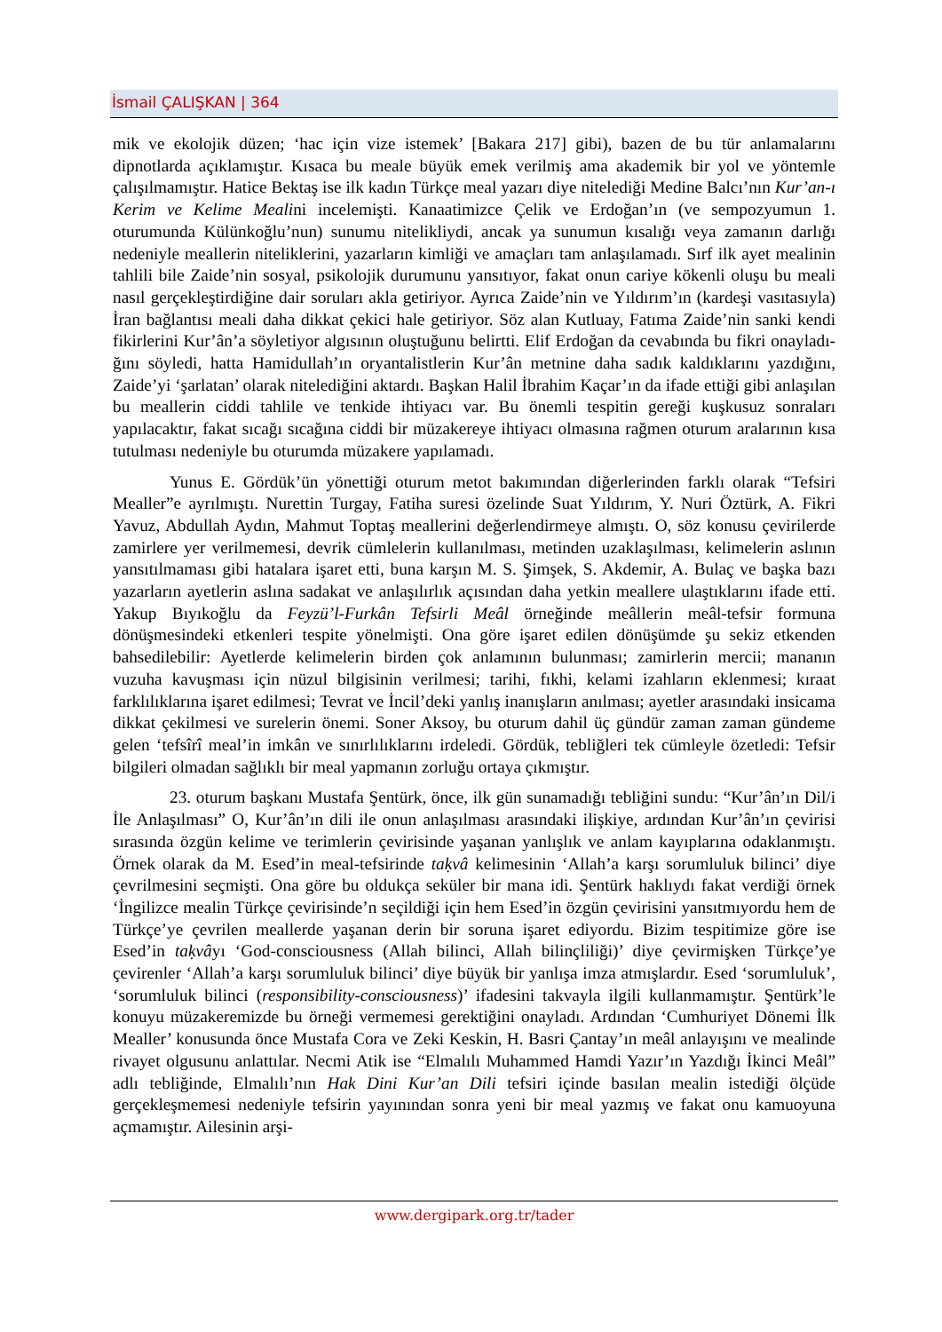İsmail ÇALIŞKAN | 364
mik ve ekolojik düzen; ‘hac için vize istemek’ [Bakara 217] gibi), bazen de bu tür anlamaları­nı dipnotlarda açıklamıştır. Kısaca bu meale büyük emek verilmiş ama akademik bir yol ve yöntemle çalışılmamıştır. Hatice Bektaş ise ilk kadın Türkçe meal yazarı diye nitelediği Me­dine Balcı’nın Kur’an-ı Kerim ve Kelime Mealini incelemişti. Kanaatimizce Çelik ve Erdo­ğan’ın (ve sempozyumun 1. oturumunda Külünkoğlu’nun) sunumu nitelikliydi, ancak ya su­numun kısalığı veya zamanın darlığı nedeniyle meallerin niteliklerini, yazarların kimliği ve amaçları tam anlaşılamadı. Sırf ilk ayet mealinin tahlili bile Zaide’nin sosyal, psikolojik du­rumunu yansıtıyor, fakat onun cariye kökenli oluşu bu meali nasıl gerçekleştirdiğine dair so­ruları akla getiriyor. Ayrıca Zaide’nin ve Yıldırım’ın (kardeşi vasıtasıyla) İran bağlantısı mea­li daha dikkat çekici hale getiriyor. Söz alan Kutluay, Fatıma Zaide’nin sanki kendi fikirlerini Kur’ân’a söyletiyor algısının oluştuğunu belirtti. Elif Erdoğan da cevabında bu fikri onayladı­ğını söyledi, hatta Hamidullah’ın oryantalistlerin Kur’ân metnine daha sadık kaldıklarını yaz­dığını, Zaide’yi ‘şarlatan’ olarak nitelediğini aktardı. Başkan Halil İbrahim Kaçar’ın da ifade ettiği gibi anlaşılan bu meallerin ciddi tahlile ve tenkide ihtiyacı var. Bu önemli tespitin gereği kuşkusuz sonraları yapılacaktır, fakat sıcağı sıcağına ciddi bir müzakereye ihtiyacı olmasına rağmen oturum aralarının kısa tutulması nedeniyle bu oturumda müzakere yapılamadı.
Yunus E. Gördük’ün yönettiği oturum metot bakımından diğerlerinden farklı olarak “Tefsiri Mealler”e ayrılmıştı. Nurettin Turgay, Fatiha suresi özelinde Suat Yıldırım, Y. Nuri Öztürk, A. Fikri Yavuz, Abdullah Aydın, Mahmut Toptaş meallerini değerlendirmeye almıştı. O, söz konusu çevirilerde zamirlere yer verilmemesi, devrik cümlelerin kullanılması, metin­den uzaklaşılması, kelimelerin aslının yansıtılmaması gibi hatalara işaret etti, buna karşın M. S. Şimşek, S. Akdemir, A. Bulaç ve başka bazı yazarların ayetlerin aslına sadakat ve anlaşılır­lık açısından daha yetkin meallere ulaştıklarını ifade etti. Yakup Bıyıkoğlu da Feyzü’l-Furkân Tefsirli Meâl örneğinde meâllerin meâl-tefsir formuna dönüşmesindeki etkenleri tespite yö­nelmişti. Ona göre işaret edilen dönüşümde şu sekiz etkenden bahsedilebilir: Ayetlerde keli­melerin birden çok anlamının bulunması; zamirlerin mercii; mananın vuzuha kavuşması için nüzul bilgisinin verilmesi; tarihi, fıkhi, kelami izahların eklenmesi; kıraat farklılıklarına işaret edilmesi; Tevrat ve İncil’deki yanlış inanışların anılması; ayetler arasındaki insicama dikkat çekilmesi ve surelerin önemi. Soner Aksoy, bu oturum dahil üç gündür zaman zaman günde­me gelen ‘tefsîrî meal’in imkân ve sınırlılıklarını irdeledi. Gördük, tebliğleri tek cümleyle özetledi: Tefsir bilgileri olmadan sağlıklı bir meal yapmanın zorluğu ortaya çıkmıştır.
23. oturum başkanı Mustafa Şentürk, önce, ilk gün sunamadığı tebliğini sundu: “Kur’ân’ın Dil/i İle Anlaşılması” O, Kur’ân’ın dili ile onun anlaşılması arasındaki ilişkiye, ardından Kur’ân’ın çevirisi sırasında özgün kelime ve terimlerin çevirisinde yaşanan yanlışlık ve anlam kayıplarına odaklanmıştı. Örnek olarak da M. Esed’in meal-tefsirinde taḳvâ kelime­sinin ‘Allah’a karşı sorumluluk bilinci’ diye çevrilmesini seçmişti. Ona göre bu oldukça sekü­ler bir mana idi. Şentürk haklıydı fakat verdiği örnek ‘İngilizce mealin Türkçe çevirisinde’n seçildiği için hem Esed’in özgün çevirisini yansıtmıyordu hem de Türkçe’ye çevrilen meal­lerde yaşanan derin bir soruna işaret ediyordu. Bizim tespitimize göre ise Esed’in taḳvâyı ‘God-consciousness (Allah bilinci, Allah bilinçliliği)’ diye çevirmişken Türkçe’ye çevirenler ‘Allah’a karşı sorumluluk bilinci’ diye büyük bir yanlışa imza atmışlardır. Esed ‘sorumluluk’, ‘sorumluluk bilinci (responsibility-consciousness)’ ifadesini takvayla ilgili kullanmamıştır. Şentürk’le konuyu müzakeremizde bu örneği vermemesi gerektiğini onayladı. Ardından ‘Cumhuriyet Dönemi İlk Mealler’ konusunda önce Mustafa Cora ve Zeki Keskin, H. Basri Çantay’ın meâl anlayışını ve mealinde rivayet olgusunu anlattılar. Necmi Atik ise “Elmalılı Muhammed Hamdi Yazır’ın Yazdığı İkinci Meâl” adlı tebliğinde, Elmalılı’nın Hak Dini Kur’an Dili tefsiri içinde basılan mealin istediği ölçüde gerçekleşmemesi nedeniyle tefsirin yayınından sonra yeni bir meal yazmış ve fakat onu kamuoyuna açmamıştır. Ailesinin arşi-
www.dergipark.org.tr/tader